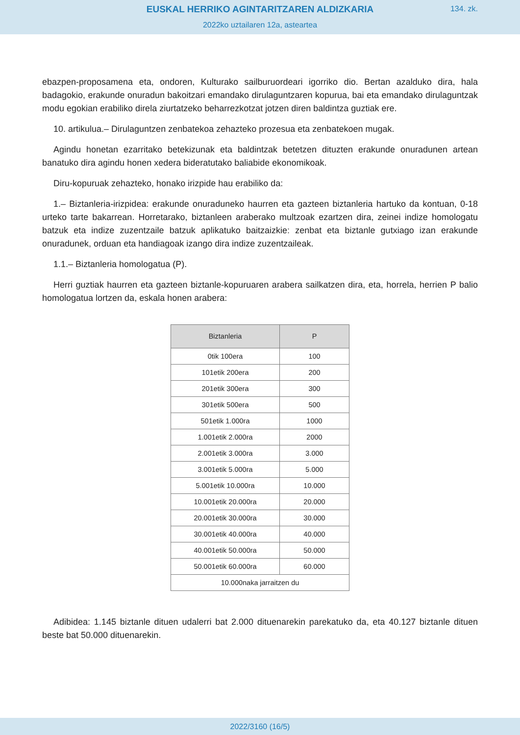EUSKAL HERRIKO AGINTARITZAREN ALDIZKARIA
134. zk.
2022ko uztailaren 12a, asteartea
ebazpen-proposamena eta, ondoren, Kulturako sailburuordeari igorriko dio. Bertan azalduko dira, hala badagokio, erakunde onuradun bakoitzari emandako dirulaguntzaren kopurua, bai eta emandako dirulaguntzak modu egokian erabiliko direla ziurtatzeko beharrezkotzat jotzen diren baldintza guztiak ere.
10. artikulua.– Dirulaguntzen zenbatekoa zehazteko prozesua eta zenbatekoen mugak.
Agindu honetan ezarritako betekizunak eta baldintzak betetzen dituzten erakunde onuradunen artean banatuko dira agindu honen xedera bideratutako baliabide ekonomikoak.
Diru-kopuruak zehazteko, honako irizpide hau erabiliko da:
1.– Biztanleria-irizpidea: erakunde onuraduneko haurren eta gazteen biztanleria hartuko da kontuan, 0-18 urteko tarte bakarrean. Horretarako, biztanleen araberako multzoak ezartzen dira, zeinei indize homologatu batzuk eta indize zuzentzaile batzuk aplikatuko baitzaizkie: zenbat eta biztanle gutxiago izan erakunde onuradunek, orduan eta handiagoak izango dira indize zuzentzaileak.
1.1.– Biztanleria homologatua (P).
Herri guztiak haurren eta gazteen biztanle-kopuruaren arabera sailkatzen dira, eta, horrela, herrien P balio homologatua lortzen da, eskala honen arabera:
| Biztanleria | P |
| --- | --- |
| 0tik 100era | 100 |
| 101etik 200era | 200 |
| 201etik 300era | 300 |
| 301etik 500era | 500 |
| 501etik 1.000ra | 1000 |
| 1.001etik 2.000ra | 2000 |
| 2.001etik 3.000ra | 3.000 |
| 3.001etik 5.000ra | 5.000 |
| 5.001etik 10.000ra | 10.000 |
| 10.001etik 20.000ra | 20.000 |
| 20.001etik 30.000ra | 30.000 |
| 30.001etik 40.000ra | 40.000 |
| 40.001etik 50.000ra | 50.000 |
| 50.001etik 60.000ra | 60.000 |
| 10.000naka jarraitzen du | |
Adibidea: 1.145 biztanle dituen udalerri bat 2.000 dituenarekin parekatuko da, eta 40.127 biztanle dituen beste bat 50.000 dituenarekin.
2022/3160 (16/5)